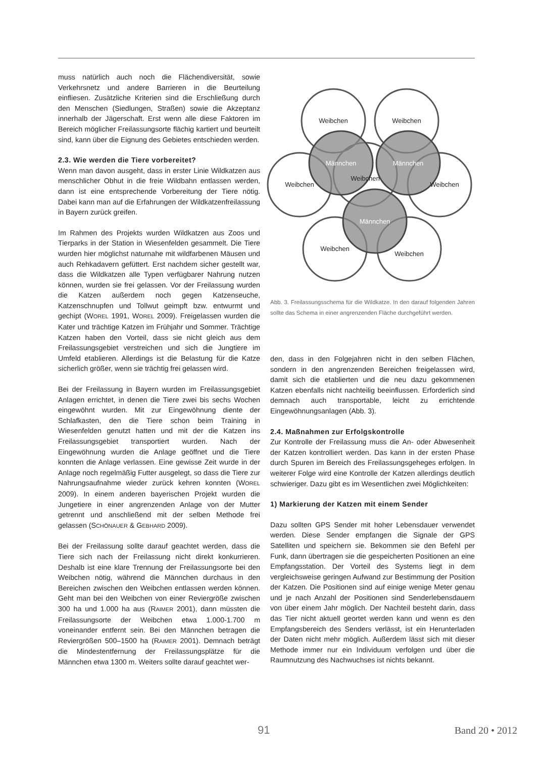muss natürlich auch noch die Flächendiversität, sowie Verkehrsnetz und andere Barrieren in die Beurteilung einfliesen. Zusätzliche Kriterien sind die Erschließung durch den Menschen (Siedlungen, Straßen) sowie die Akzeptanz innerhalb der Jägerschaft. Erst wenn alle diese Faktoren im Bereich möglicher Freilassungsorte flächig kartiert und beurteilt sind, kann über die Eignung des Gebietes entschieden werden.
2.3. Wie werden die Tiere vorbereitet?
Wenn man davon ausgeht, dass in erster Linie Wildkatzen aus menschlicher Obhut in die freie Wildbahn entlassen werden, dann ist eine entsprechende Vorbereitung der Tiere nötig. Dabei kann man auf die Erfahrungen der Wildkatzenfreilassung in Bayern zurück greifen.
Im Rahmen des Projekts wurden Wildkatzen aus Zoos und Tierparks in der Station in Wiesenfelden gesammelt. Die Tiere wurden hier möglichst naturnahe mit wildfarbenen Mäusen und auch Rehkadavern gefüttert. Erst nachdem sicher gestellt war, dass die Wildkatzen alle Typen verfügbarer Nahrung nutzen können, wurden sie frei gelassen. Vor der Freilassung wurden die Katzen außerdem noch gegen Katzenseuche, Katzenschnupfen und Tollwut geimpft bzw. entwurmt und gechipt (WOREL 1991, WOREL 2009). Freigelassen wurden die Kater und trächtige Katzen im Frühjahr und Sommer. Trächtige Katzen haben den Vorteil, dass sie nicht gleich aus dem Freilassungsgebiet verstreichen und sich die Jungtiere im Umfeld etablieren. Allerdings ist die Belastung für die Katze sicherlich größer, wenn sie trächtig frei gelassen wird.
Bei der Freilassung in Bayern wurden im Freilassungsgebiet Anlagen errichtet, in denen die Tiere zwei bis sechs Wochen eingewöhnt wurden. Mit zur Eingewöhnung diente der Schlafkasten, den die Tiere schon beim Training in Wiesenfelden genutzt hatten und mit der die Katzen ins Freilassungsgebiet transportiert wurden. Nach der Eingewöhnung wurden die Anlage geöffnet und die Tiere konnten die Anlage verlassen. Eine gewisse Zeit wurde in der Anlage noch regelmäßig Futter ausgelegt, so dass die Tiere zur Nahrungsaufnahme wieder zurück kehren konnten (WOREL 2009). In einem anderen bayerischen Projekt wurden die Jungetiere in einer angrenzenden Anlage von der Mutter getrennt und anschließend mit der selben Methode frei gelassen (SCHÖNAUER & GEBHARD 2009).
Bei der Freilassung sollte darauf geachtet werden, dass die Tiere sich nach der Freilassung nicht direkt konkurrieren. Deshalb ist eine klare Trennung der Freilassungsorte bei den Weibchen nötig, während die Männchen durchaus in den Bereichen zwischen den Weibchen entlassen werden können. Geht man bei den Weibchen von einer Reviergröße zwischen 300 ha und 1.000 ha aus (RAIMER 2001), dann müssten die Freilassungsorte der Weibchen etwa 1.000-1.700 m voneinander entfernt sein. Bei den Männchen betragen die Reviergrößen 500–1500 ha (RAIMER 2001). Demnach beträgt die Mindestentfernung der Freilassungsplätze für die Männchen etwa 1300 m. Weiters sollte darauf geachtet wer-
Weibchen
Weibchen
Weibchen
Weibchen
Weibchen
Weibchen
Weibchen
Männchen
Männchen
Männchen
Abb. 3. Freilassungsschema für die Wildkatze. In den darauf folgenden Jahren sollte das Schema in einer angrenzenden Fläche durchgeführt werden.
den, dass in den Folgejahren nicht in den selben Flächen, sondern in den angrenzenden Bereichen freigelassen wird, damit sich die etablierten und die neu dazu gekommenen Katzen ebenfalls nicht nachteilig beeinflussen. Erforderlich sind demnach auch transportable, leicht zu errichtende Eingewöhnungsanlagen (Abb. 3).
2.4. Maßnahmen zur Erfolgskontrolle
Zur Kontrolle der Freilassung muss die An- oder Abwesenheit der Katzen kontrolliert werden. Das kann in der ersten Phase durch Spuren im Bereich des Freilassungsgeheges erfolgen. In weiterer Folge wird eine Kontrolle der Katzen allerdings deutlich schwieriger. Dazu gibt es im Wesentlichen zwei Möglichkeiten:
1) Markierung der Katzen mit einem Sender
Dazu sollten GPS Sender mit hoher Lebensdauer verwendet werden. Diese Sender empfangen die Signale der GPS Satelliten und speichern sie. Bekommen sie den Befehl per Funk, dann übertragen sie die gespeicherten Positionen an eine Empfangsstation. Der Vorteil des Systems liegt in dem vergleichsweise geringen Aufwand zur Bestimmung der Position der Katzen. Die Positionen sind auf einige wenige Meter genau und je nach Anzahl der Positionen sind Senderlebensdauern von über einem Jahr möglich. Der Nachteil besteht darin, dass das Tier nicht aktuell geortet werden kann und wenn es den Empfangsbereich des Senders verlässt, ist ein Herunterladen der Daten nicht mehr möglich. Außerdem lässt sich mit dieser Methode immer nur ein Individuum verfolgen und über die Raumnutzung des Nachwuchses ist nichts bekannt.
91 Band 20 • 2012